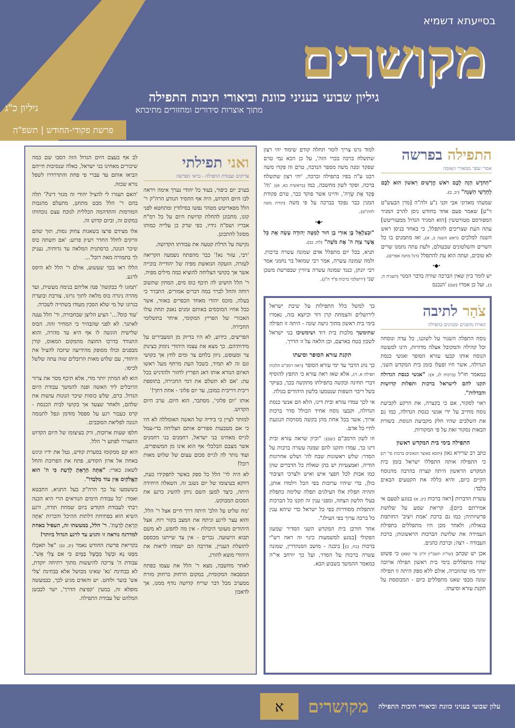בסייעתא דשמיא
מקושרים
גיליון שבועי בעניני כוונת וביאורי תיבות התפילה
מתוך אוצרות סידורים ומחזורים מתיבתא
גיליון כ"ג
פרשת פקודי-החודש | תשפ"ה
התפילה בפרשה
אמרי שפר ממאורי האומה
"הַחֹדֶשׁ הַזֶּה לָכֶם רֹאשׁ חֳדָשִׁים רִאשׁוֹן הוּא לָכֶם לְחָדְשֵׁי הַשָּׁנָה" (יב, ב).
שמעתי מאדוני אבי זקני נ"ע זלה"ה [מרן הבעש"ט זי"ע] שאמר פעם אחד בחודש ניסן להרב המגיד המפורסם מטורטשין [הוא המגיד הגדול ממעזריטש] עתה העת שצריכים להתפלל, כי באחד בניסן ראש השנה למלכים (ראש השנה ב, א), ואז מתמנים בו כל השרים והשלטונים שבעולם, ולעת עתה נתמנו שרים לא טובים, ועתה הוא עת להתפלל (דגל מחנה אפרים).
⬩◆⬩
יש לומר כיון שאין הברכה שורה בדבר המנוי (תענית ח, ב), ועל כן אמרו (שם) 'הנכנס
למוד גרנו צריך לומר תחלה קודם שימוד יהי רצון שתשלח ברכה בכרי הזה', על כן הכא נמי טרם שפקד ומנה משה מספר הנדבה, טרם זה פקדו משה רבנו ע"ה בפיו בתפילה וברכה, 'יהי רצון שתשלח ברכה, ופקד לשון מחשבה, כמו (בראשית כא, א): 'וַה' פָּקַד אֶת שָׂרָה', והיינו אשר פוקד כבר, טרם פקודת המנין כבר נפקד בברכה על פי משה (תורת משה לחת"ס).
⬩◆⬩
"וּבְצַלְאֵל בֶּן אוּרִי בֶן חוּר לְמַטֵּה יְהוּדָה עָשָׂה אֵת כָּל אֲשֶׁר צִוָּה ה' אֶת מֹשֶׁה" (לח, כב).
תניא, בכל יום מתפלל אדם שמונה עשרה ברכות. ולמה שמונה עשרה, אמר רבי שמואל בר נחמני אמר רבי יונתן, כנגד שמונה עשרה ציוויין שבפרשת משכן שני (ירושלמי ברכות פ"ד ה"ג).
צֹהַר לתיבה
הארת מושגים ומנהגים בתפילה
נוסח התפלה השגור על לשוננו, כל עדה ונוסחה וכל קהילה והמקובל אצלה מדורות, הינו למעשה הנוסח אותו קבעו עזרא הסופר ואנשי כנסת הגדולה, אשר חיו ופעלו בזמן בית המקדש השני, כמאמר חז"ל (ברכות לג, א): "אנשי כנסת הגדולה תקנו להם לישראל ברכות ותפלות קדושות והבדלות".
ראוי לסקור, אם כי בקצרה, את הרקע לקביעת נוסח מחייב על ידי אנשי כנסת הגדולה, כמו גם את השלבים שהיו חלק מקביעת הנוסח. בשורת הבאות נסקור זאת על פי המקורות.
התפילה בימי בית המקדש ראשון
כתב רב שרירא גאון (הובא באוצר הגאונים ברכות סי' רג) כי התפילה אותה התפללו ישראל בזמן בית המקדש הראשון היתה קצרה בהרבה מהנוסח הקיים כיום, והיא כללה את הקטעים הבאים בלבד:
עשרת הדברות [ראה ברכות (יב, א) בנוגע לטעם אי אמירתם כיום]; קריאת שמע על שלושת פרשיותיה; כמו גם ברכת 'אמת ויציב' החותמת בגאולה; ולאחר מכן היו מתפללים בתפילת העמידה את שלושת הברכות הראשונות; ברכת העבודה - רצה; וברכת כהנים.
אכן יש שכתב (שו"ת תשב"ץ ח"ב סי' קסא) כי פשוט שהיו מתפללים בימי בית ראשון תפילה ארוכה יותר מזו שהוזכרה, אולם ללא ספק היתה זו תפילה שונה מכפי שאנו מתפללים כיום - המבוססת על תקנת עזרא וסיעתו.
כך למשל כלל התפילות על שיבת ישראל לירושלים והצמחת קרן דוד וכיוצא בזה, נאמרו בימי בית ראשון מתוך גישה שונה - היתה זו תפילה שתימשך מלכות בית דוד ושימשיכו בני ישראל לשכון בטח בארצם, וכן הלאה על זו הדרך.
תקנת עזרא הסופר וסיעתו
כך נהג הדבר עד ימי עזרא הסופר (ראה רמב"ם הלכות תפילה א, ד), אלא שאז ראה עזרא כי החפץ להוסיף דברי תחינה ובקשה בתפילתו מתקשה בכך, בעיקר בשל ריבוי השפות שנטמעו בלשון היהודים בגולה.
אי לכך עמדו עזרא ובית דינו, הלא הם אנשי כנסת הגדולה, וקבעו נוסח אחיד הכולל סדר ברכות ארוך, אשר בכל אחת מהן בקשה מסוימת הנוגעת לחיי כל אדם.
וזו לשון הרמב"ם (שם): "וכיון שראה עזרא ובית דינו כך, עמדו ותקנו להם שמנה עשרה ברכות על הסדר: שלש ראשונות שבח לה' ושלש אחרונות הודיה, ואמצעיות יש בהן שאלת כל הדברים שהן כמו אבות לכל חפצי איש ואיש ולצרכי הציבור כולן, כדי שיהיו ערוכות בפי הכל וילמדו אותן, ותהיה תפלת אלו העילגים תפלה שלימה כתפלת בעלי הלשון הצחה, ומפני ענין זה תקנו כל הברכות והתפלות מסודרות בפי כל ישראל כדי שיהא ענין כל ברכה ערוך בפי העילג".
אחר חורבן בית המקדש השני הסדיר שמעון הפקולי [בנוגע למשמעות כינוי זה ראה רש"י ברכות (כח, ב)] ביבנה - מושב הסנהדרין, שמונה עשרה ברכות על הסדר, ועל כך יורחב אי"ה במאמר ההמשך בשבוע הבא.
ואני תפילתי
צדיקים ועבודת התפילה - בראי הפרשה
בערב יום כיפור, בעוד כל יהודי נערך אימה ויראה לבו היום הקדוש, היה אף החסיד הנודע הרה"ק ר' הלל מפאריטש מטהר נפשו בסילודין ומתחטא לפני קונו, מתכונן להחלת קדושת היום על כל רמ"ח אבריו ושס"ה גידיו, כפי שרק בן עלייה כמותו מסוגל להתכונן.
נקישה על הדלת קטעה את עבודתו הקדושה.
'רבי, עזור נא!' כבר מהפתח נשמעה הקריאה לעזרה, הזעקה הנואשת מפיה של יהודייה בוכייה אשר אך בקושי הצליחה להוציא כמה מילים מפיה.
ר' הלל הושיט לה תיכף כוס מים, המתין שתשוב רוחה והחל לברר במה דברים אמורים. התברר כי בעלה, מוכס יהודי מאחד הכפרים באזור, אשר ככל אחיו המוכסים באותם זמנים נאנק תחת עולו האכזרי של הפריץ המקומי, איחר בתשלומי החכירה.
הפריצים, כידוע, לא היו בדיוק מן המעבירים על מידותיהם. כך מצא את עצמו היהודי נימוק בצינוק צר ומעופש, ניזון בלחם צר ומים לחץ אך בקושי וגם זה לא תמיד, כשכל העת מרחף מעל ראשו האיום הנורא אותו דאג הפריץ לחזור ולהדגיש בכל עת: 'אם לא תשלם את דמי החכירה, בתוספת ריבית דריבית כמובן, עד יום פלוני - אחת דתך!'
אותו 'יום פלוני', מסתבר, הוא היום. ערב היום הקדוש.
למותר לציין כי בידיה של האשה האומללה לא היו כי אם מטבעות ספורים אותם הצליחה בדי-עמל לגייס מאחינו בני ישראל, רחמנים בני רחמנים אשר מצבם הכלכלי אף הוא אינו מן המשופרים, ועוד נותר לה לגייס סכום עצום של שלוש מאות רובל!
לא היה לר' הלל כל ספק באשר לתפקידו כעת, דווקא בעיצומו של יום נשגב זה. השאלה היחידה היתה, כיצד למען השם ניתן להשיג כרגע את הסכום המבוקש.
'מח שליט על הלב' היתה דרך חיים אצל ר' הלל, והוא עצר לרגע וניתח את המצב בקור רוח. אצל היהודים מעוטי היכולת - אין מה לחפש, לא משם תבוא הישועה. נכרים - אין צד שייתנו מכספם לתועלת העניין, אדרבה הם ישמחו לראות את היהודי מוצא להורג.
לאחר מחשבה, מצא ר' הלל את עצמו בפתח המסבאה המקומית, במקום הרחוק כרחוק מזרח ממערב מכל דבר שריח קדושה נודף ממנו, אך לדאבון
לב אף בעצם היום הגדול הזה הסבו שם כמה שיכורים מאחינו בני ישראל, כאלה שנסיבות חייהם הביאו אותם עד עברי פי פחת והתדרדרו לשפל נורא שכזה.
'האם תעזרו לי להציל יהודי זה מגזר דינו?' תלה בהם ר' הלל מבט מתחנן, מתעלם מהגבות המורמות והתדהמה הכללית לנוכח עצם נוכחותו במקום זה, וביום קדוש זה.
אלו מצידם פרצו בשאגות צחוק גסות, תוך שהם זורקים לחלל החדר רעיון פרוע: 'אם תשתה כוס שיכר הגונה, כרסתנית המלאה עד גדותיה, נעניק לך בתמורה מאה רובל'...
הללו ראו בכך שעשוע, אולם ר' הלל לא היסס לרגע.
'תמזגו לי בבקשה' פנה אליהם בנימה מעשית, ועד מהרה ניגרה כוס מלאה לתוך גרונו, צורבת ובוערת בגרונו של מי שלא הסכין מעודו בשתייה לשכרה.
'עוד כוס?...' הציע הליצן שבחבורה, ור' הלל נענה לאתגר. לא לפני שהבהיר כי המחיר זהה. הכוס שלישית הוגשה לו אף היא עד מהרה, והוא התנודד בדרכו החוצה מהמקום המאוס, קורן מבפנים וכולו מסופק מהידיעה שיזכה להציל את היהודי, עם שלוש מאות הרובלים שזה עתה שלשל לכיסו.
הוא לא המתין יותר מדי, אלא תיכף מסר את צרור הרובלים ליד האשה ופנה להמשך עבודת היום הגדול. ברם, שלש כוסות שיכר הגונות עושות את שלהם, ולאחר שצעד אך בקושי לבית הכנסת - קרס כעבור רגע על ספסל מזדמן ונפל לתנומה הגונה לפליאת הסובבים.
חלפו שעות ארוכות, ורק בעיצומו של היום הקדוש התעורר לפתע ר' הלל.
הוא קם ממקומו בסערת קודש, נטל את ידיו וניגש באחת אל ארון הקודש, פתח את הפרוכת והחל לשאוג כארי: "אַתָּה הָרְאֵתָ לָדַעַת כִּי ה' הוּא הָאֱלֹקִים אֵין עוֹד מִלְּבַדּוֹ".
כששמעו על כך הרה"ק בעל התניא, התבטא ואמר: 'כל עבודת הימים הנוראים הרי היא הכנה רבתי לעבודת הקודש ביום שמחת תורה, ורגע השיא הוא בפתיחת דלתות ההיכל והכרזת 'אַתָּה הָרְאֵתָ לָדַעַת'. ר' הלל, במעשהו זה, העפיל באחת למדרגה נוראה זו והגיע עד לרגע הגדול ביותר!
בקריאת פרשת החודש נאמר (יב, ט): "אַל תֹּאכְלוּ מִמֶּנּוּ נָא וּבָשֵׁל מְבֻשָּׁל בַּמָּיִם כִּי אִם צְלִי אֵשׁ". עבודת ה' צריכה להיעשות מתוך רתיחה יוקדת, לא בבחינת 'נא' שאינו מבושל אלא בבחינת 'צלי אש' בוער ולוהט. יש והאדם מגיע לכך, כבמעשה מופלא זה, במעין 'קפיצת הדרך', ישר לכבשן המלהט של עבודת התפילה.
א
מקושרים
עלון שבועי בעניני כוונת וביאורי תיבות התפילה